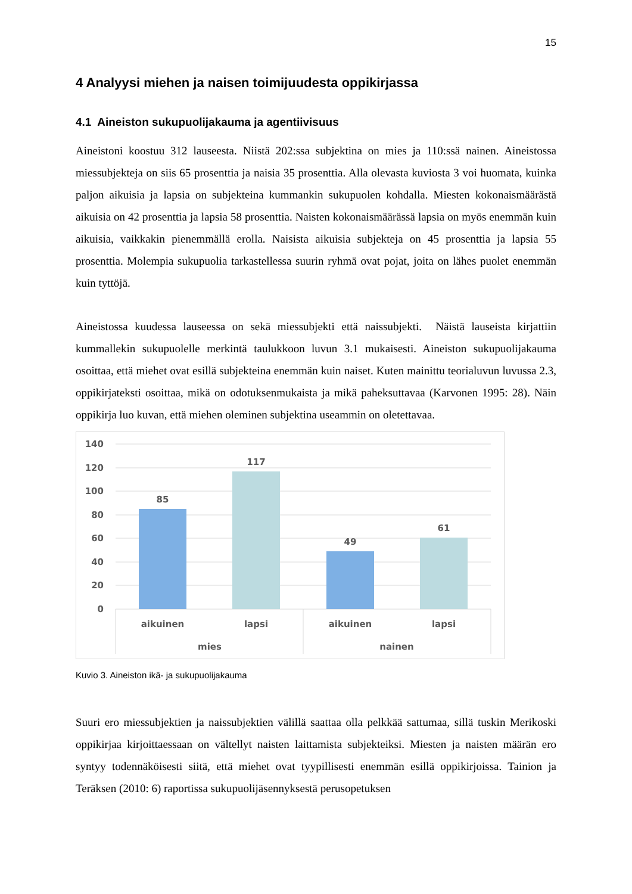15
4 Analyysi miehen ja naisen toimijuudesta oppikirjassa
4.1 Aineiston sukupuolijakauma ja agentiivisuus
Aineistoni koostuu 312 lauseesta. Niistä 202:ssa subjektina on mies ja 110:ssä nainen. Aineistossa miessubjekteja on siis 65 prosenttia ja naisia 35 prosenttia. Alla olevasta kuviosta 3 voi huomata, kuinka paljon aikuisia ja lapsia on subjekteina kummankin sukupuolen kohdalla. Miesten kokonaismäärästä aikuisia on 42 prosenttia ja lapsia 58 prosenttia. Naisten kokonaismäärässä lapsia on myös enemmän kuin aikuisia, vaikkakin pienemmällä erolla. Naisista aikuisia subjekteja on 45 prosenttia ja lapsia 55 prosenttia. Molempia sukupuolia tarkastellessa suurin ryhmä ovat pojat, joita on lähes puolet enemmän kuin tyttöjä.
Aineistossa kuudessa lauseessa on sekä miessubjekti että naissubjekti. Näistä lauseista kirjattiin kummallekin sukupuolelle merkintä taulukkoon luvun 3.1 mukaisesti. Aineiston sukupuolijakauma osoittaa, että miehet ovat esillä subjekteina enemmän kuin naiset. Kuten mainittu teorialuvun luvussa 2.3, oppikirjateksti osoittaa, mikä on odotuksenmukaista ja mikä paheksuttavaa (Karvonen 1995: 28). Näin oppikirja luo kuvan, että miehen oleminen subjektina useammin on oletettavaa.
140
120
100
80
60
40
20
0
85
117
49
61
aikuinen
lapsi
aikuinen
lapsi
mies
nainen
Kuvio 3. Aineiston ikä- ja sukupuolijakauma
Suuri ero miessubjektien ja naissubjektien välillä saattaa olla pelkkää sattumaa, sillä tuskin Merikoski oppikirjaa kirjoittaessaan on vältellyt naisten laittamista subjekteiksi. Miesten ja naisten määrän ero syntyy todennäköisesti siitä, että miehet ovat tyypillisesti enemmän esillä oppikirjoissa. Tainion ja Teräksen (2010: 6) raportissa sukupuolijäsennyksestä perusopetuksen